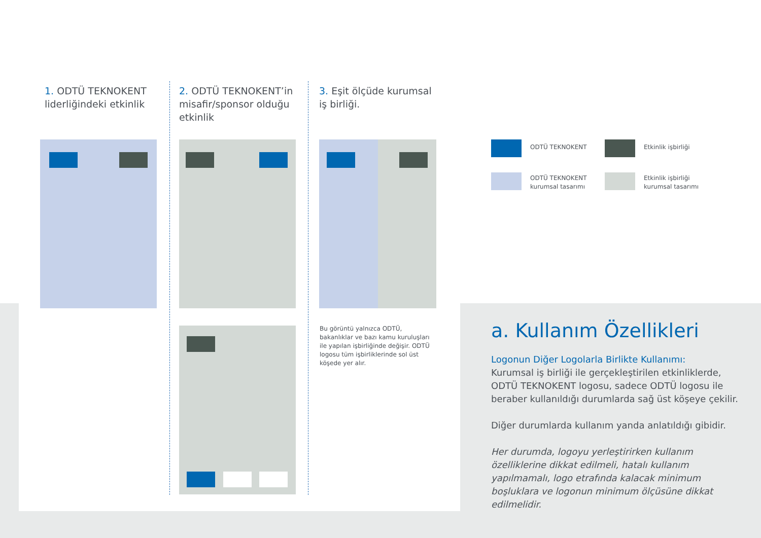1. ODTÜ TEKNOKENT liderliğindeki etkinlik
2. ODTÜ TEKNOKENT’in misafir/sponsor olduğu etkinlik
3. Eşit ölçüde kurumsal iş birliği.
Bu görüntü yalnızca ODTÜ, bakanlıklar ve bazı kamu kuruluşları ile yapılan işbirliğinde değişir. ODTÜ logosu tüm işbirliklerinde sol üst köşede yer alır.
ODTÜ TEKNOKENT Etkinlik işbirliği
ODTÜ TEKNOKENT
kurumsal tasarımı
Etkinlik işbirliği
kurumsal tasarımı
a. Kullanım Özellikleri
Logonun Diğer Logolarla Birlikte Kullanımı:
Kurumsal iş birliği ile gerçekleştirilen etkinliklerde, ODTÜ TEKNOKENT logosu, sadece ODTÜ logosu ile beraber kullanıldığı durumlarda sağ üst köşeye çekilir.
Diğer durumlarda kullanım yanda anlatıldığı gibidir.
Her durumda, logoyu yerleştirirken kullanım özelliklerine dikkat edilmeli, hatalı kullanım yapılmamalı, logo etrafında kalacak minimum boşluklara ve logonun minimum ölçüsüne dikkat edilmelidir.